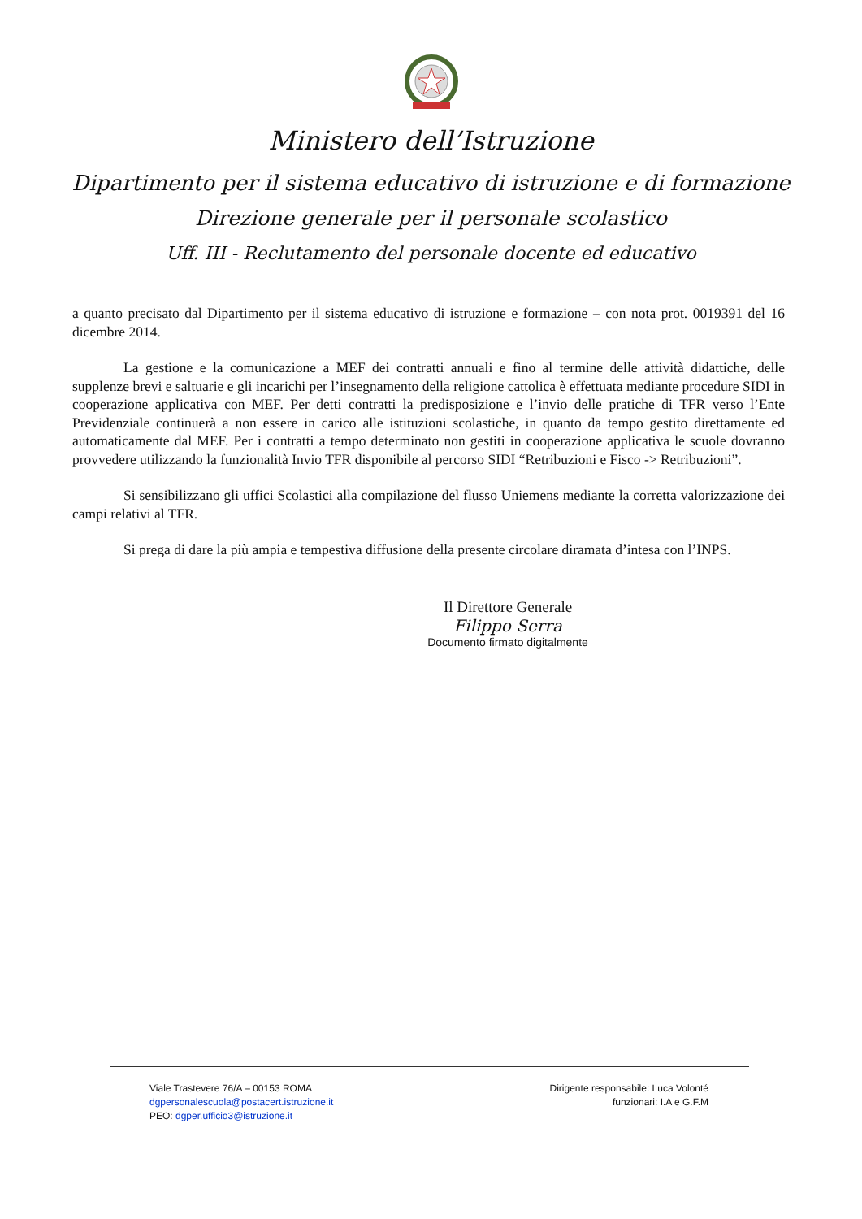Ministero dell’Istruzione
Dipartimento per il sistema educativo di istruzione e di formazione
Direzione generale per il personale scolastico
Uff. III - Reclutamento del personale docente ed educativo
a quanto precisato dal Dipartimento per il sistema educativo di istruzione e formazione – con nota prot. 0019391 del 16 dicembre 2014.
La gestione e la comunicazione a MEF dei contratti annuali e fino al termine delle attività didattiche, delle supplenze brevi e saltuarie e gli incarichi per l’insegnamento della religione cattolica è effettuata mediante procedure SIDI in cooperazione applicativa con MEF. Per detti contratti la predisposizione e l’invio delle pratiche di TFR verso l’Ente Previdenziale continuerà a non essere in carico alle istituzioni scolastiche, in quanto da tempo gestito direttamente ed automaticamente dal MEF. Per i contratti a tempo determinato non gestiti in cooperazione applicativa le scuole dovranno provvedere utilizzando la funzionalità Invio TFR disponibile al percorso SIDI “Retribuzioni e Fisco -> Retribuzioni”.
Si sensibilizzano gli uffici Scolastici alla compilazione del flusso Uniemens mediante la corretta valorizzazione dei campi relativi al TFR.
Si prega di dare la più ampia e tempestiva diffusione della presente circolare diramata d’intesa con l’INPS.
Il Direttore Generale
Filippo Serra
Documento firmato digitalmente
Viale Trastevere 76/A – 00153 ROMA
dgpersonalescuola@postacert.istruzione.it
PEO: dgper.ufficio3@istruzione.it
Dirigente responsabile: Luca Volonté
funzionari: I.A e G.F.M